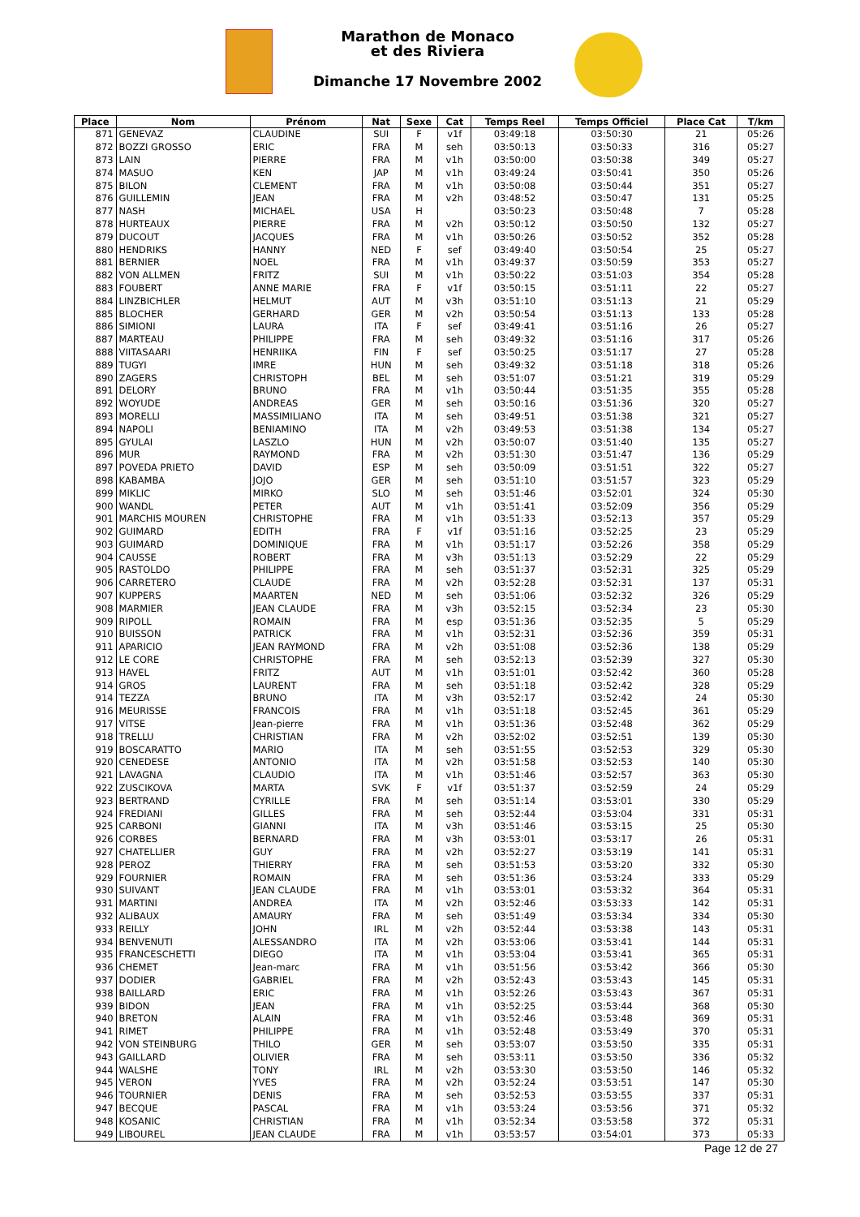Marathon de Monaco
et des Riviera
Dimanche 17 Novembre 2002
| Place | Nom | Prénom | Nat | Sexe | Cat | Temps Reel | Temps Officiel | Place Cat | T/km |
| --- | --- | --- | --- | --- | --- | --- | --- | --- | --- |
| 871 | GENEVAZ | CLAUDINE | SUI | F | v1f | 03:49:18 | 03:50:30 | 21 | 05:26 |
| 872 | BOZZI GROSSO | ERIC | FRA | M | seh | 03:50:13 | 03:50:33 | 316 | 05:27 |
| 873 | LAIN | PIERRE | FRA | M | v1h | 03:50:00 | 03:50:38 | 349 | 05:27 |
| 874 | MASUO | KEN | JAP | M | v1h | 03:49:24 | 03:50:41 | 350 | 05:26 |
| 875 | BILON | CLEMENT | FRA | M | v1h | 03:50:08 | 03:50:44 | 351 | 05:27 |
| 876 | GUILLEMIN | JEAN | FRA | M | v2h | 03:48:52 | 03:50:47 | 131 | 05:25 |
| 877 | NASH | MICHAEL | USA | H | | 03:50:23 | 03:50:48 | 7 | 05:28 |
| 878 | HURTEAUX | PIERRE | FRA | M | v2h | 03:50:12 | 03:50:50 | 132 | 05:27 |
| 879 | DUCOUT | JACQUES | FRA | M | v1h | 03:50:26 | 03:50:52 | 352 | 05:28 |
| 880 | HENDRIKS | HANNY | NED | F | sef | 03:49:40 | 03:50:54 | 25 | 05:27 |
| 881 | BERNIER | NOEL | FRA | M | v1h | 03:49:37 | 03:50:59 | 353 | 05:27 |
| 882 | VON ALLMEN | FRITZ | SUI | M | v1h | 03:50:22 | 03:51:03 | 354 | 05:28 |
| 883 | FOUBERT | ANNE MARIE | FRA | F | v1f | 03:50:15 | 03:51:11 | 22 | 05:27 |
| 884 | LINZBICHLER | HELMUT | AUT | M | v3h | 03:51:10 | 03:51:13 | 21 | 05:29 |
| 885 | BLOCHER | GERHARD | GER | M | v2h | 03:50:54 | 03:51:13 | 133 | 05:28 |
| 886 | SIMIONI | LAURA | ITA | F | sef | 03:49:41 | 03:51:16 | 26 | 05:27 |
| 887 | MARTEAU | PHILIPPE | FRA | M | seh | 03:49:32 | 03:51:16 | 317 | 05:26 |
| 888 | VIITASAARI | HENRIIKA | FIN | F | sef | 03:50:25 | 03:51:17 | 27 | 05:28 |
| 889 | TUGYI | IMRE | HUN | M | seh | 03:49:32 | 03:51:18 | 318 | 05:26 |
| 890 | ZAGERS | CHRISTOPH | BEL | M | seh | 03:51:07 | 03:51:21 | 319 | 05:29 |
| 891 | DELORY | BRUNO | FRA | M | v1h | 03:50:44 | 03:51:35 | 355 | 05:28 |
| 892 | WOYUDE | ANDREAS | GER | M | seh | 03:50:16 | 03:51:36 | 320 | 05:27 |
| 893 | MORELLI | MASSIMILIANO | ITA | M | seh | 03:49:51 | 03:51:38 | 321 | 05:27 |
| 894 | NAPOLI | BENIAMINO | ITA | M | v2h | 03:49:53 | 03:51:38 | 134 | 05:27 |
| 895 | GYULAI | LASZLO | HUN | M | v2h | 03:50:07 | 03:51:40 | 135 | 05:27 |
| 896 | MUR | RAYMOND | FRA | M | v2h | 03:51:30 | 03:51:47 | 136 | 05:29 |
| 897 | POVEDA PRIETO | DAVID | ESP | M | seh | 03:50:09 | 03:51:51 | 322 | 05:27 |
| 898 | KABAMBA | JOJO | GER | M | seh | 03:51:10 | 03:51:57 | 323 | 05:29 |
| 899 | MIKLIC | MIRKO | SLO | M | seh | 03:51:46 | 03:52:01 | 324 | 05:30 |
| 900 | WANDL | PETER | AUT | M | v1h | 03:51:41 | 03:52:09 | 356 | 05:29 |
| 901 | MARCHIS MOUREN | CHRISTOPHE | FRA | M | v1h | 03:51:33 | 03:52:13 | 357 | 05:29 |
| 902 | GUIMARD | EDITH | FRA | F | v1f | 03:51:16 | 03:52:25 | 23 | 05:29 |
| 903 | GUIMARD | DOMINIQUE | FRA | M | v1h | 03:51:17 | 03:52:26 | 358 | 05:29 |
| 904 | CAUSSE | ROBERT | FRA | M | v3h | 03:51:13 | 03:52:29 | 22 | 05:29 |
| 905 | RASTOLDO | PHILIPPE | FRA | M | seh | 03:51:37 | 03:52:31 | 325 | 05:29 |
| 906 | CARRETERO | CLAUDE | FRA | M | v2h | 03:52:28 | 03:52:31 | 137 | 05:31 |
| 907 | KUPPERS | MAARTEN | NED | M | seh | 03:51:06 | 03:52:32 | 326 | 05:29 |
| 908 | MARMIER | JEAN CLAUDE | FRA | M | v3h | 03:52:15 | 03:52:34 | 23 | 05:30 |
| 909 | RIPOLL | ROMAIN | FRA | M | esp | 03:51:36 | 03:52:35 | 5 | 05:29 |
| 910 | BUISSON | PATRICK | FRA | M | v1h | 03:52:31 | 03:52:36 | 359 | 05:31 |
| 911 | APARICIO | JEAN RAYMOND | FRA | M | v2h | 03:51:08 | 03:52:36 | 138 | 05:29 |
| 912 | LE CORE | CHRISTOPHE | FRA | M | seh | 03:52:13 | 03:52:39 | 327 | 05:30 |
| 913 | HAVEL | FRITZ | AUT | M | v1h | 03:51:01 | 03:52:42 | 360 | 05:28 |
| 914 | GROS | LAURENT | FRA | M | seh | 03:51:18 | 03:52:42 | 328 | 05:29 |
| 914 | TEZZA | BRUNO | ITA | M | v3h | 03:52:17 | 03:52:42 | 24 | 05:30 |
| 916 | MEURISSE | FRANCOIS | FRA | M | v1h | 03:51:18 | 03:52:45 | 361 | 05:29 |
| 917 | VITSE | Jean-pierre | FRA | M | v1h | 03:51:36 | 03:52:48 | 362 | 05:29 |
| 918 | TRELLU | CHRISTIAN | FRA | M | v2h | 03:52:02 | 03:52:51 | 139 | 05:30 |
| 919 | BOSCARATTO | MARIO | ITA | M | seh | 03:51:55 | 03:52:53 | 329 | 05:30 |
| 920 | CENEDESE | ANTONIO | ITA | M | v2h | 03:51:58 | 03:52:53 | 140 | 05:30 |
| 921 | LAVAGNA | CLAUDIO | ITA | M | v1h | 03:51:46 | 03:52:57 | 363 | 05:30 |
| 922 | ZUSCIKOVA | MARTA | SVK | F | v1f | 03:51:37 | 03:52:59 | 24 | 05:29 |
| 923 | BERTRAND | CYRILLE | FRA | M | seh | 03:51:14 | 03:53:01 | 330 | 05:29 |
| 924 | FREDIANI | GILLES | FRA | M | seh | 03:52:44 | 03:53:04 | 331 | 05:31 |
| 925 | CARBONI | GIANNI | ITA | M | v3h | 03:51:46 | 03:53:15 | 25 | 05:30 |
| 926 | CORBES | BERNARD | FRA | M | v3h | 03:53:01 | 03:53:17 | 26 | 05:31 |
| 927 | CHATELLIER | GUY | FRA | M | v2h | 03:52:27 | 03:53:19 | 141 | 05:31 |
| 928 | PEROZ | THIERRY | FRA | M | seh | 03:51:53 | 03:53:20 | 332 | 05:30 |
| 929 | FOURNIER | ROMAIN | FRA | M | seh | 03:51:36 | 03:53:24 | 333 | 05:29 |
| 930 | SUIVANT | JEAN CLAUDE | FRA | M | v1h | 03:53:01 | 03:53:32 | 364 | 05:31 |
| 931 | MARTINI | ANDREA | ITA | M | v2h | 03:52:46 | 03:53:33 | 142 | 05:31 |
| 932 | ALIBAUX | AMAURY | FRA | M | seh | 03:51:49 | 03:53:34 | 334 | 05:30 |
| 933 | REILLY | JOHN | IRL | M | v2h | 03:52:44 | 03:53:38 | 143 | 05:31 |
| 934 | BENVENUTI | ALESSANDRO | ITA | M | v2h | 03:53:06 | 03:53:41 | 144 | 05:31 |
| 935 | FRANCESCHETTI | DIEGO | ITA | M | v1h | 03:53:04 | 03:53:41 | 365 | 05:31 |
| 936 | CHEMET | Jean-marc | FRA | M | v1h | 03:51:56 | 03:53:42 | 366 | 05:30 |
| 937 | DODIER | GABRIEL | FRA | M | v2h | 03:52:43 | 03:53:43 | 145 | 05:31 |
| 938 | BAILLARD | ERIC | FRA | M | v1h | 03:52:26 | 03:53:43 | 367 | 05:31 |
| 939 | BIDON | JEAN | FRA | M | v1h | 03:52:25 | 03:53:44 | 368 | 05:30 |
| 940 | BRETON | ALAIN | FRA | M | v1h | 03:52:46 | 03:53:48 | 369 | 05:31 |
| 941 | RIMET | PHILIPPE | FRA | M | v1h | 03:52:48 | 03:53:49 | 370 | 05:31 |
| 942 | VON STEINBURG | THILO | GER | M | seh | 03:53:07 | 03:53:50 | 335 | 05:31 |
| 943 | GAILLARD | OLIVIER | FRA | M | seh | 03:53:11 | 03:53:50 | 336 | 05:32 |
| 944 | WALSHE | TONY | IRL | M | v2h | 03:53:30 | 03:53:50 | 146 | 05:32 |
| 945 | VERON | YVES | FRA | M | v2h | 03:52:24 | 03:53:51 | 147 | 05:30 |
| 946 | TOURNIER | DENIS | FRA | M | seh | 03:52:53 | 03:53:55 | 337 | 05:31 |
| 947 | BECQUE | PASCAL | FRA | M | v1h | 03:53:24 | 03:53:56 | 371 | 05:32 |
| 948 | KOSANIC | CHRISTIAN | FRA | M | v1h | 03:52:34 | 03:53:58 | 372 | 05:31 |
| 949 | LIBOUREL | JEAN CLAUDE | FRA | M | v1h | 03:53:57 | 03:54:01 | 373 | 05:33 |
Page 12 de 27